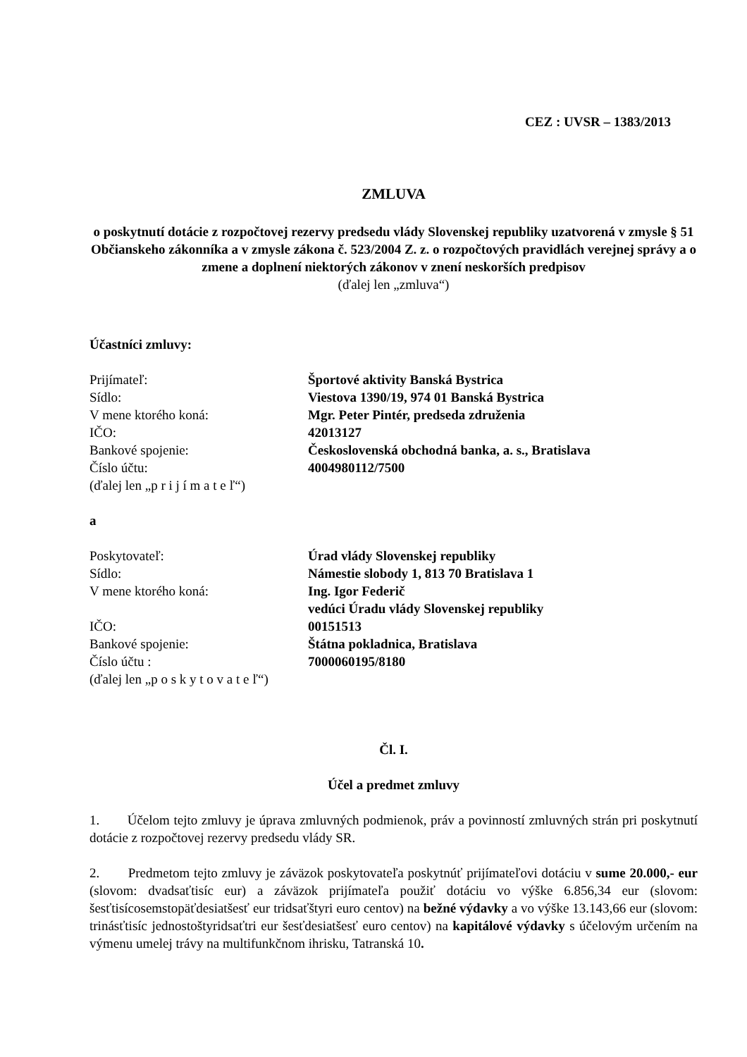CEZ : UVSR – 1383/2013
ZMLUVA
o poskytnutí dotácie z rozpočtovej rezervy predsedu vlády Slovenskej republiky uzatvorená v zmysle § 51 Občianskeho zákonníka a v zmysle zákona č. 523/2004 Z. z. o rozpočtových pravidlách verejnej správy a o zmene a doplnení niektorých zákonov v znení neskorších predpisov
(ďalej len „zmluva“)
Účastníci zmluvy:
Prijímateľ: Športové aktivity Banská Bystrica
Sídlo: Viestova 1390/19, 974 01 Banská Bystrica
V mene ktorého koná: Mgr. Peter Pintér, predseda združenia
IČO: 42013127
Bankové spojenie: Československá obchodná banka, a. s., Bratislava
Číslo účtu: 4004980112/7500
(ďalej len „p r i j í m a t e ľ“)
a
Poskytovateľ: Úrad vlády Slovenskej republiky
Sídlo: Námestie slobody 1, 813 70 Bratislava 1
V mene ktorého koná: Ing. Igor Federič
vedúci Úradu vlády Slovenskej republiky
IČO: 00151513
Bankové spojenie: Štátna pokladnica, Bratislava
Číslo účtu : 7000060195/8180
(ďalej len „p o s k y t o v a t e ľ“)
Čl. I.
Účel a predmet zmluvy
1. Účelom tejto zmluvy je úprava zmluvných podmienok, práv a povinností zmluvných strán pri poskytnutí dotácie z rozpočtovej rezervy predsedu vlády SR.
2. Predmetom tejto zmluvy je záväzok poskytovateľa poskytnúť prijímateľovi dotáciu v sume 20.000,- eur (slovom: dvadsaťtisíc eur) a záväzok prijímateľa použiť dotáciu vo výške 6.856,34 eur (slovom: šesťtisícosemstopäťdesiatšesť eur tridsaťštyri euro centov) na bežné výdavky a vo výške 13.143,66 eur (slovom: trinásťtisíc jednostoštyridsaťtri eur šesťdesiatšesť euro centov) na kapitálové výdavky s účelovým určením na výmenu umelej trávy na multifunkčnom ihrisku, Tatranská 10.